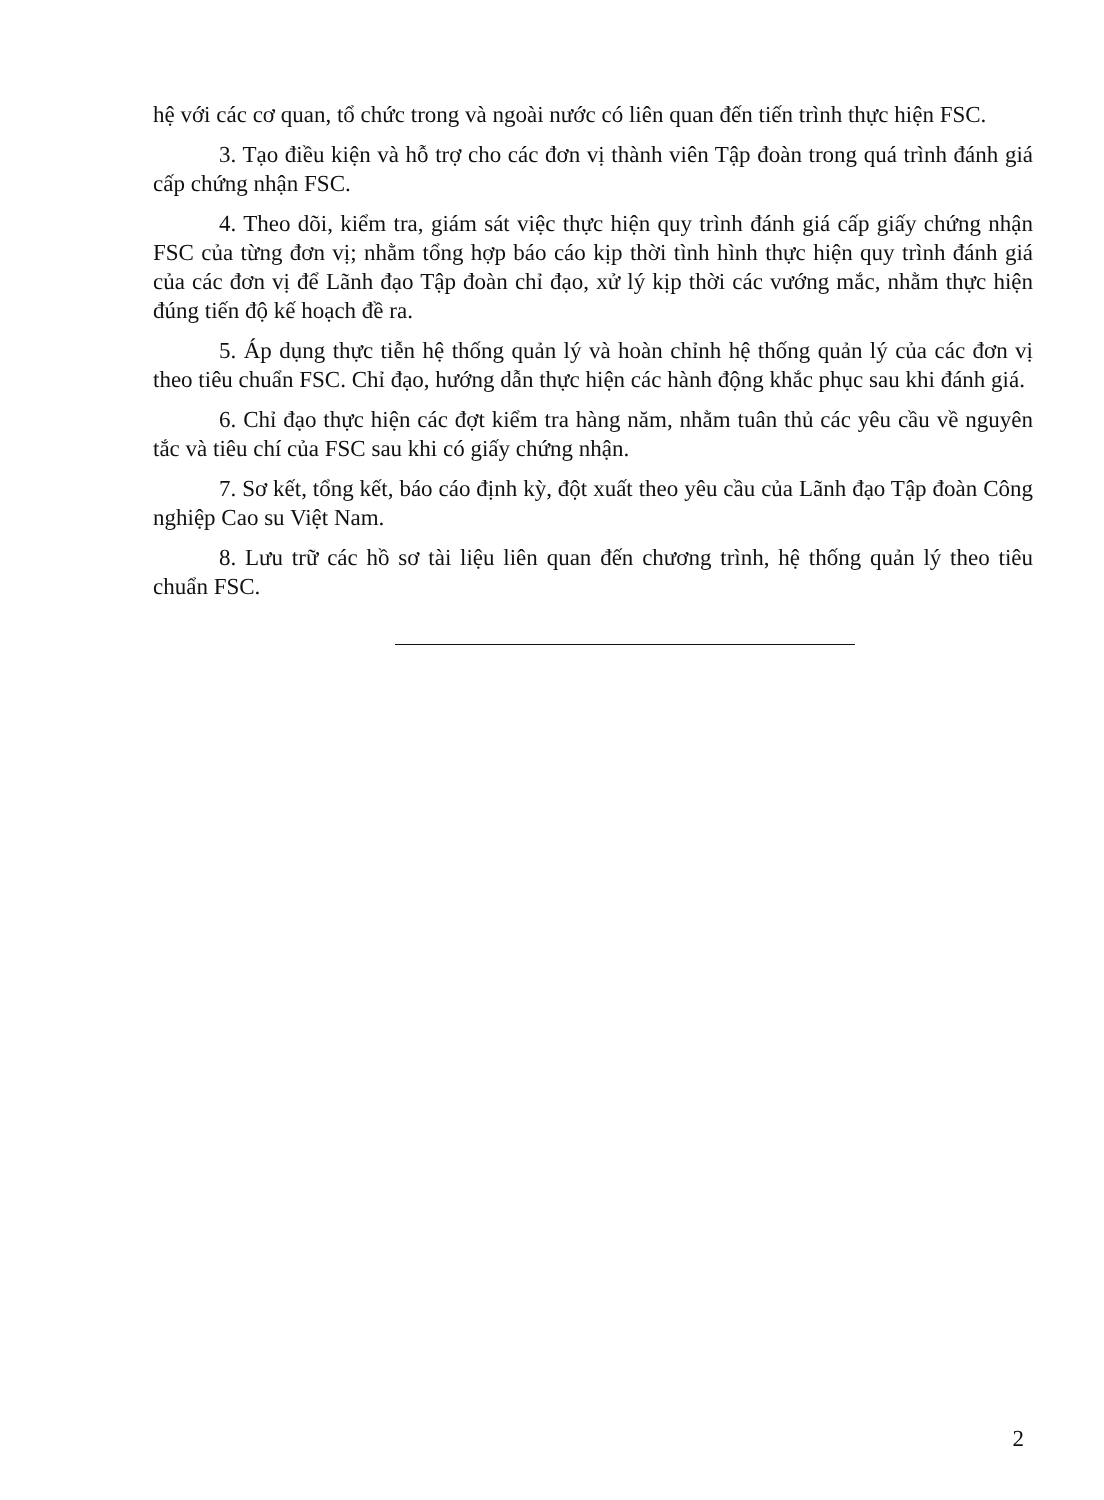hệ với các cơ quan, tổ chức trong và ngoài nước có liên quan đến tiến trình thực hiện FSC.
3. Tạo điều kiện và hỗ trợ cho các đơn vị thành viên Tập đoàn trong quá trình đánh giá cấp chứng nhận FSC.
4. Theo dõi, kiểm tra, giám sát việc thực hiện quy trình đánh giá cấp giấy chứng nhận FSC của từng đơn vị; nhằm tổng hợp báo cáo kịp thời tình hình thực hiện quy trình đánh giá của các đơn vị để Lãnh đạo Tập đoàn chỉ đạo, xử lý kịp thời các vướng mắc, nhằm thực hiện đúng tiến độ kế hoạch đề ra.
5. Áp dụng thực tiễn hệ thống quản lý và hoàn chỉnh hệ thống quản lý của các đơn vị theo tiêu chuẩn FSC. Chỉ đạo, hướng dẫn thực hiện các hành động khắc phục sau khi đánh giá.
6. Chỉ đạo thực hiện các đợt kiểm tra hàng năm, nhằm tuân thủ các yêu cầu về nguyên tắc và tiêu chí của FSC sau khi có giấy chứng nhận.
7. Sơ kết, tổng kết, báo cáo định kỳ, đột xuất theo yêu cầu của Lãnh đạo Tập đoàn Công nghiệp Cao su Việt Nam.
8. Lưu trữ các hồ sơ tài liệu liên quan đến chương trình, hệ thống quản lý theo tiêu chuẩn FSC.
2